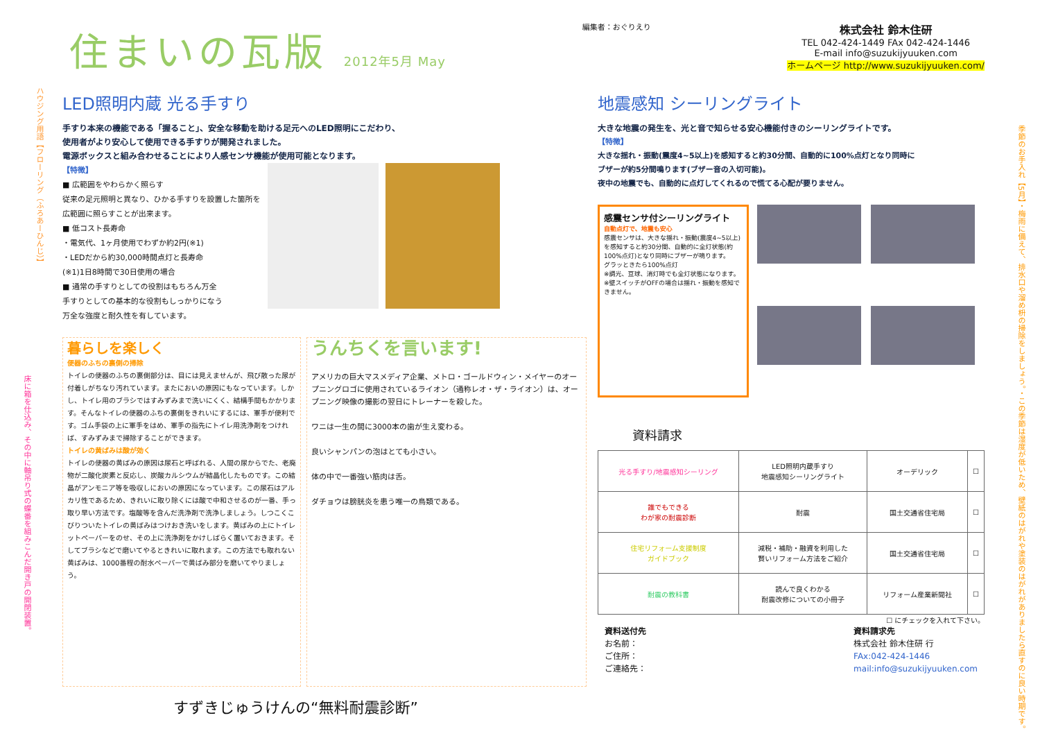ハウジング用語【フローリング（ふろあーひんじ）】
床に箱を仕込み、その中に軸吊り式の蝶番を組みこんだ開き戸の開閉装置。
季節のお手入れ【5月】・梅雨に備えて、排水口や溜め枡の掃除をしましょう。・この季節は湿度が低いため、壁紙のはがれや塗装のはがれがありましたら直すのに良い時期です。
住まいの瓦版 2012年5月 May
編集者：おぐりえり
株式会社 鈴木住研
TEL 042-424-1449 FAx 042-424-1446
E-mail info@suzukijyuuken.com
ホームページ http://www.suzukijyuuken.com/
LED照明内蔵 光る手すり
手すり本来の機能である「握ること」、安全な移動を助ける足元へのLED照明にこだわり、
使用者がより安心して使用できる手すりが開発されました。
電源ボックスと組み合わせることにより人感センサ機能が使用可能となります。
【特徴】
■ 広範囲をやわらかく照らす
従来の足元照明と異なり、ひかる手すりを設置した箇所を
広範囲に照らすことが出来ます。
■ 低コスト長寿命
・電気代、1ヶ月使用でわずか約2円(※1)
・LEDだから約30,000時間点灯と長寿命
(※1)1日8時間で30日使用の場合
■ 通常の手すりとしての役割はもちろん万全
手すりとしての基本的な役割もしっかりになう
万全な強度と耐久性を有しています。
暮らしを楽しく
便器のふちの裏側の掃除
トイレの便器のふちの裏側部分は、目には見えませんが、飛び散った尿が付着しがちなり汚れています。またにおいの原因にもなっています。しかし、トイレ用のブラシではすみずみまで洗いにくく、結構手間もかかります。そんなトイレの便器のふちの裏側をきれいにするには、軍手が便利です。ゴム手袋の上に軍手をはめ、軍手の指先にトイレ用洗浄剤をつければ、すみずみまで掃除することができます。
トイレの黄ばみは酸が効く
トイレの便器の黄ばみの原因は尿石と呼ばれる、人間の尿からでた、老廃物が二酸化炭素と反応し、炭酸カルシウムが結晶化したものです。この結晶がアンモニア等を吸収しにおいの原因になっています。この尿石はアルカリ性であるため、きれいに取り除くには酸で中和させるのが一番、手っ取り早い方法です。塩酸等を含んだ洗浄剤で洗浄しましょう。しつこくこびりついたトイレの黄ばみはつけおき洗いをします。黄ばみの上にトイレットペーパーをのせ、その上に洗浄剤をかけしばらく置いておきます。そしてブラシなどで磨いてやるときれいに取れます。この方法でも取れない黄ばみは、1000番程の耐水ペーパーで黄ばみ部分を磨いてやりましょう。
うんちくを言います!
アメリカの巨大マスメディア企業、メトロ・ゴールドウィン・メイヤーのオープニングロゴに使用されているライオン（通称レオ・ザ・ライオン）は、オープニング映像の撮影の翌日にトレーナーを殺した。
ワニは一生の間に3000本の歯が生え変わる。
良いシャンパンの泡はとても小さい。
体の中で一番強い筋肉は舌。
ダチョウは膀胱炎を患う唯一の鳥類である。
すずきじゅうけんの“無料耐震診断”
地震感知 シーリングライト
大きな地震の発生を、光と音で知らせる安心機能付きのシーリングライトです。
【特徴】
大きな揺れ・振動(震度4~5以上)を感知すると約30分間、自動的に100%点灯となり同時に
ブザーが約5分間鳴ります(ブザー音の入切可能)。
夜中の地震でも、自動的に点灯してくれるので慌てる心配が要りません。
感震センサ付シーリングライト
自動点灯で、地震も安心
感震センサは、大きな揺れ・振動(震度4~5以上)を感知すると約30分間、自動的に全灯状態(約100%点灯)となり同時にブザーが鳴ります。
グラッときたら100%点灯
※調光、豆球、消灯時でも全灯状態になります。
※壁スイッチがOFFの場合は揺れ・振動を感知できません。
資料請求
| 光る手すり/地震感知シーリング | LED照明内蔵手すり 地震感知シーリングライト | オーデリック | ☐ |
| 誰でもできる わが家の耐震診断 | 耐震 | 国土交通省住宅局 | ☐ |
| 住宅リフォーム支援制度 ガイドブック | 減税・補助・融資を利用した 賢いリフォーム方法をご紹介 | 国土交通省住宅局 | ☐ |
| 耐震の教科書 | 読んで良くわかる 耐震改修についての小冊子 | リフォーム産業新聞社 | ☐ |
☐ にチェックを入れて下さい。
資料送付先
お名前：
ご住所：
ご連絡先：
資料請求先
株式会社 鈴木住研 行
FAx:042-424-1446
mail:info@suzukijyuuken.com